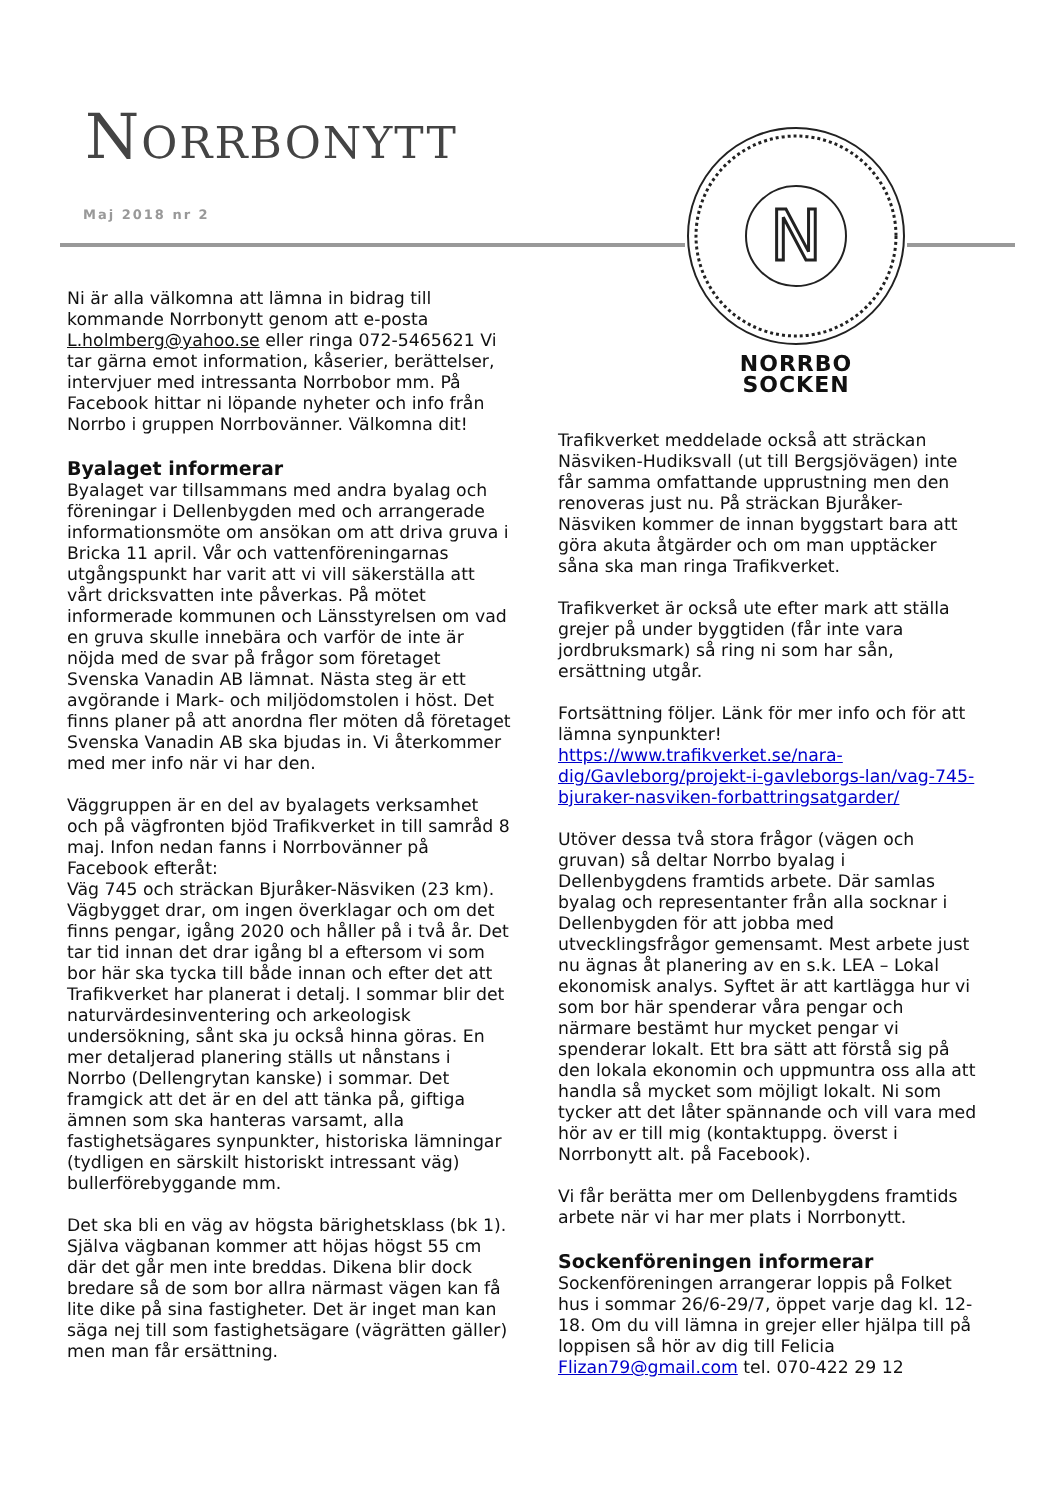NORRBONYTT
Maj 2018 nr 2
N
NORRBO SOCKEN
Ni är alla välkomna att lämna in bidrag till kommande Norrbonytt genom att e-posta L.holmberg@yahoo.se eller ringa 072-5465621 Vi tar gärna emot information, kåserier, berättelser, intervjuer med intressanta Norrbobor mm. På Facebook hittar ni löpande nyheter och info från Norrbo i gruppen Norrbovänner. Välkomna dit!
Byalaget informerar
Byalaget var tillsammans med andra byalag och föreningar i Dellenbygden med och arrangerade informationsmöte om ansökan om att driva gruva i Bricka 11 april. Vår och vattenföreningarnas utgångspunkt har varit att vi vill säkerställa att vårt dricksvatten inte påverkas. På mötet informerade kommunen och Länsstyrelsen om vad en gruva skulle innebära och varför de inte är nöjda med de svar på frågor som företaget Svenska Vanadin AB lämnat. Nästa steg är ett avgörande i Mark- och miljödomstolen i höst. Det finns planer på att anordna fler möten då företaget Svenska Vanadin AB ska bjudas in. Vi återkommer med mer info när vi har den.
Väggruppen är en del av byalagets verksamhet och på vägfronten bjöd Trafikverket in till samråd 8 maj. Infon nedan fanns i Norrbovänner på Facebook efteråt:
Väg 745 och sträckan Bjuråker-Näsviken (23 km). Vägbygget drar, om ingen överklagar och om det finns pengar, igång 2020 och håller på i två år. Det tar tid innan det drar igång bl a eftersom vi som bor här ska tycka till både innan och efter det att Trafikverket har planerat i detalj. I sommar blir det naturvärdesinventering och arkeologisk undersökning, sånt ska ju också hinna göras. En mer detaljerad planering ställs ut nånstans i Norrbo (Dellengrytan kanske) i sommar. Det framgick att det är en del att tänka på, giftiga ämnen som ska hanteras varsamt, alla fastighetsägares synpunkter, historiska lämningar (tydligen en särskilt historiskt intressant väg) bullerförebyggande mm.
Det ska bli en väg av högsta bärighetsklass (bk 1). Själva vägbanan kommer att höjas högst 55 cm där det går men inte breddas. Dikena blir dock bredare så de som bor allra närmast vägen kan få lite dike på sina fastigheter. Det är inget man kan säga nej till som fastighetsägare (vägrätten gäller) men man får ersättning.
Trafikverket meddelade också att sträckan Näsviken-Hudiksvall (ut till Bergsjövägen) inte får samma omfattande upprustning men den renoveras just nu. På sträckan Bjuråker-Näsviken kommer de innan byggstart bara att göra akuta åtgärder och om man upptäcker såna ska man ringa Trafikverket.
Trafikverket är också ute efter mark att ställa grejer på under byggtiden (får inte vara jordbruksmark) så ring ni som har sån, ersättning utgår.
Fortsättning följer. Länk för mer info och för att lämna synpunkter!
https://www.trafikverket.se/nara-dig/Gavleborg/projekt-i-gavleborgs-lan/vag-745-bjuraker-nasviken-forbattringsatgarder/
Utöver dessa två stora frågor (vägen och gruvan) så deltar Norrbo byalag i Dellenbygdens framtids arbete. Där samlas byalag och representanter från alla socknar i Dellenbygden för att jobba med utvecklingsfrågor gemensamt. Mest arbete just nu ägnas åt planering av en s.k. LEA – Lokal ekonomisk analys. Syftet är att kartlägga hur vi som bor här spenderar våra pengar och närmare bestämt hur mycket pengar vi spenderar lokalt. Ett bra sätt att förstå sig på den lokala ekonomin och uppmuntra oss alla att handla så mycket som möjligt lokalt. Ni som tycker att det låter spännande och vill vara med hör av er till mig (kontaktuppg. överst i Norrbonytt alt. på Facebook).
Vi får berätta mer om Dellenbygdens framtids arbete när vi har mer plats i Norrbonytt.
Sockenföreningen informerar
Sockenföreningen arrangerar loppis på Folket hus i sommar 26/6-29/7, öppet varje dag kl. 12-18. Om du vill lämna in grejer eller hjälpa till på loppisen så hör av dig till Felicia Flizan79@gmail.com tel. 070-422 29 12